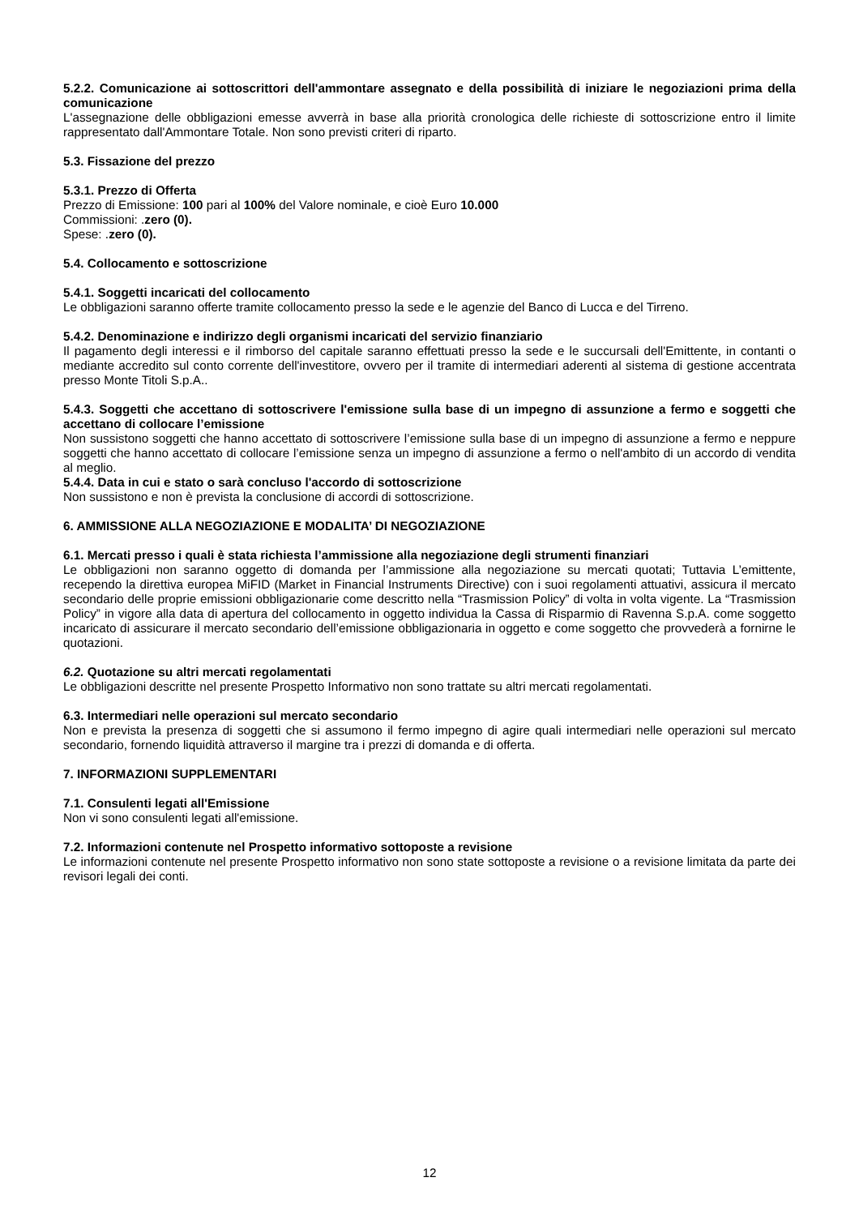5.2.2. Comunicazione ai sottoscrittori dell'ammontare assegnato e della possibilità di iniziare le negoziazioni prima della comunicazione
L'assegnazione delle obbligazioni emesse avverrà in base alla priorità cronologica delle richieste di sottoscrizione entro il limite rappresentato dall'Ammontare Totale. Non sono previsti criteri di riparto.
5.3. Fissazione del prezzo
5.3.1. Prezzo di Offerta
Prezzo di Emissione: 100 pari al 100% del Valore nominale, e cioè Euro 10.000
Commissioni: .zero (0).
Spese: .zero (0).
5.4. Collocamento e sottoscrizione
5.4.1. Soggetti incaricati del collocamento
Le obbligazioni saranno offerte tramite collocamento presso la sede e le agenzie del Banco di Lucca e del Tirreno.
5.4.2. Denominazione e indirizzo degli organismi incaricati del servizio finanziario
Il pagamento degli interessi e il rimborso del capitale saranno effettuati presso la sede e le succursali dell'Emittente, in contanti o mediante accredito sul conto corrente dell'investitore, ovvero per il tramite di intermediari aderenti al sistema di gestione accentrata presso Monte Titoli S.p.A..
5.4.3. Soggetti che accettano di sottoscrivere l'emissione sulla base di un impegno di assunzione a fermo e soggetti che accettano di collocare l’emissione
Non sussistono soggetti che hanno accettato di sottoscrivere l’emissione sulla base di un impegno di assunzione a fermo e neppure soggetti che hanno accettato di collocare l’emissione senza un impegno di assunzione a fermo o nell'ambito di un accordo di vendita al meglio.
5.4.4. Data in cui e stato o sarà concluso l'accordo di sottoscrizione
Non sussistono e non è prevista la conclusione di accordi di sottoscrizione.
6. AMMISSIONE ALLA NEGOZIAZIONE E MODALITA’ DI NEGOZIAZIONE
6.1. Mercati presso i quali è stata richiesta l’ammissione alla negoziazione degli strumenti finanziari
Le obbligazioni non saranno oggetto di domanda per l’ammissione alla negoziazione su mercati quotati; Tuttavia L’emittente, recependo la direttiva europea MiFID (Market in Financial Instruments Directive) con i suoi regolamenti attuativi, assicura il mercato secondario delle proprie emissioni obbligazionarie come descritto nella “Trasmission Policy” di volta in volta vigente. La “Trasmission Policy” in vigore alla data di apertura del collocamento in oggetto individua la Cassa di Risparmio di Ravenna S.p.A. come soggetto incaricato di assicurare il mercato secondario dell’emissione obbligazionaria in oggetto e come soggetto che provvederà a fornirne le quotazioni.
6.2. Quotazione su altri mercati regolamentati
Le obbligazioni descritte nel presente Prospetto Informativo non sono trattate su altri mercati regolamentati.
6.3. Intermediari nelle operazioni sul mercato secondario
Non e prevista la presenza di soggetti che si assumono il fermo impegno di agire quali intermediari nelle operazioni sul mercato secondario, fornendo liquidità attraverso il margine tra i prezzi di domanda e di offerta.
7. INFORMAZIONI SUPPLEMENTARI
7.1. Consulenti legati all'Emissione
Non vi sono consulenti legati all'emissione.
7.2. Informazioni contenute nel Prospetto informativo sottoposte a revisione
Le informazioni contenute nel presente Prospetto informativo non sono state sottoposte a revisione o a revisione limitata da parte dei revisori legali dei conti.
12